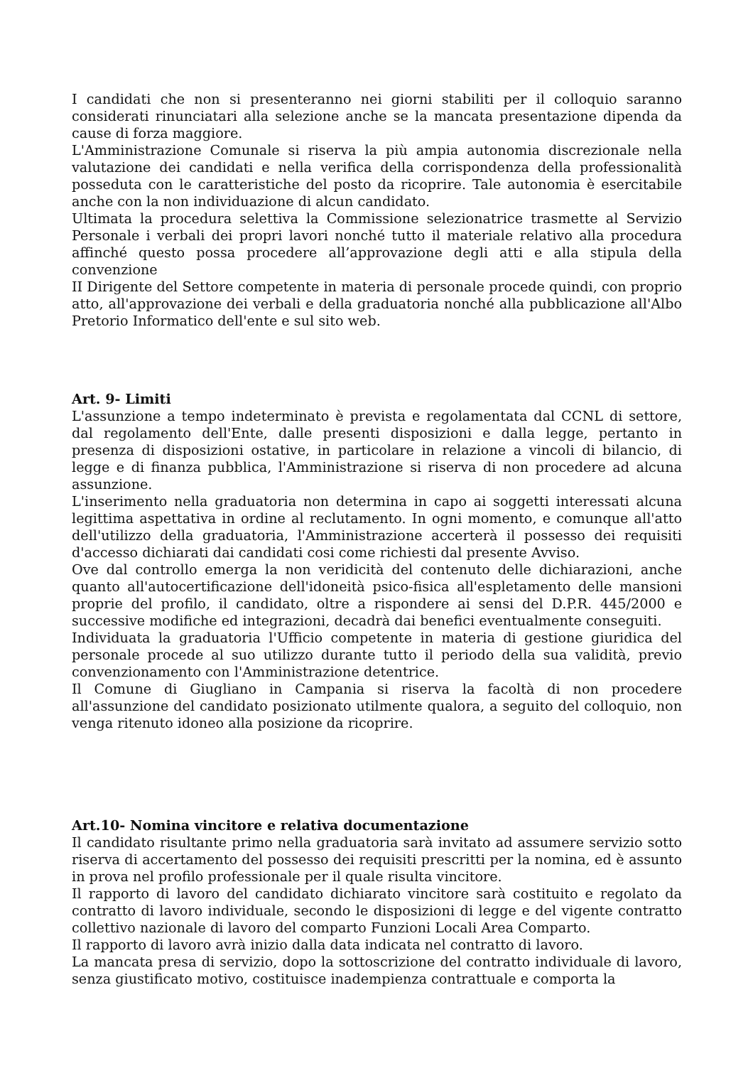I candidati che non si presenteranno nei giorni stabiliti per il colloquio saranno considerati rinunciatari alla selezione anche se la mancata presentazione dipenda da cause di forza maggiore.
L'Amministrazione Comunale si riserva la più ampia autonomia discrezionale nella valutazione dei candidati e nella verifica della corrispondenza della professionalità posseduta con le caratteristiche del posto da ricoprire. Tale autonomia è esercitabile anche con la non individuazione di alcun candidato.
Ultimata la procedura selettiva la Commissione selezionatrice trasmette al Servizio Personale i verbali dei propri lavori nonché tutto il materiale relativo alla procedura affinché questo possa procedere all’approvazione degli atti e alla stipula della convenzione
II Dirigente del Settore competente in materia di personale procede quindi, con proprio atto, all'approvazione dei verbali e della graduatoria nonché alla pubblicazione all'Albo Pretorio Informatico dell'ente e sul sito web.
Art. 9- Limiti
L'assunzione a tempo indeterminato è prevista e regolamentata dal CCNL di settore, dal regolamento dell'Ente, dalle presenti disposizioni e dalla legge, pertanto in presenza di disposizioni ostative, in particolare in relazione a vincoli di bilancio, di legge e di finanza pubblica, l'Amministrazione si riserva di non procedere ad alcuna assunzione.
L'inserimento nella graduatoria non determina in capo ai soggetti interessati alcuna legittima aspettativa in ordine al reclutamento. In ogni momento, e comunque all'atto dell'utilizzo della graduatoria, l'Amministrazione accerterà il possesso dei requisiti d'accesso dichiarati dai candidati cosi come richiesti dal presente Avviso.
Ove dal controllo emerga la non veridicità del contenuto delle dichiarazioni, anche quanto all'autocertificazione dell'idoneità psico-fisica all'espletamento delle mansioni proprie del profilo, il candidato, oltre a rispondere ai sensi del D.P.R. 445/2000 e successive modifiche ed integrazioni, decadrà dai benefici eventualmente conseguiti.
Individuata la graduatoria l'Ufficio competente in materia di gestione giuridica del personale procede al suo utilizzo durante tutto il periodo della sua validità, previo convenzionamento con l'Amministrazione detentrice.
Il Comune di Giugliano in Campania si riserva la facoltà di non procedere all'assunzione del candidato posizionato utilmente qualora, a seguito del colloquio, non venga ritenuto idoneo alla posizione da ricoprire.
Art.10- Nomina vincitore e relativa documentazione
Il candidato risultante primo nella graduatoria sarà invitato ad assumere servizio sotto riserva di accertamento del possesso dei requisiti prescritti per la nomina, ed è assunto in prova nel profilo professionale per il quale risulta vincitore.
Il rapporto di lavoro del candidato dichiarato vincitore sarà costituito e regolato da contratto di lavoro individuale, secondo le disposizioni di legge e del vigente contratto collettivo nazionale di lavoro del comparto Funzioni Locali Area Comparto.
Il rapporto di lavoro avrà inizio dalla data indicata nel contratto di lavoro.
La mancata presa di servizio, dopo la sottoscrizione del contratto individuale di lavoro, senza giustificato motivo, costituisce inadempienza contrattuale e comporta la